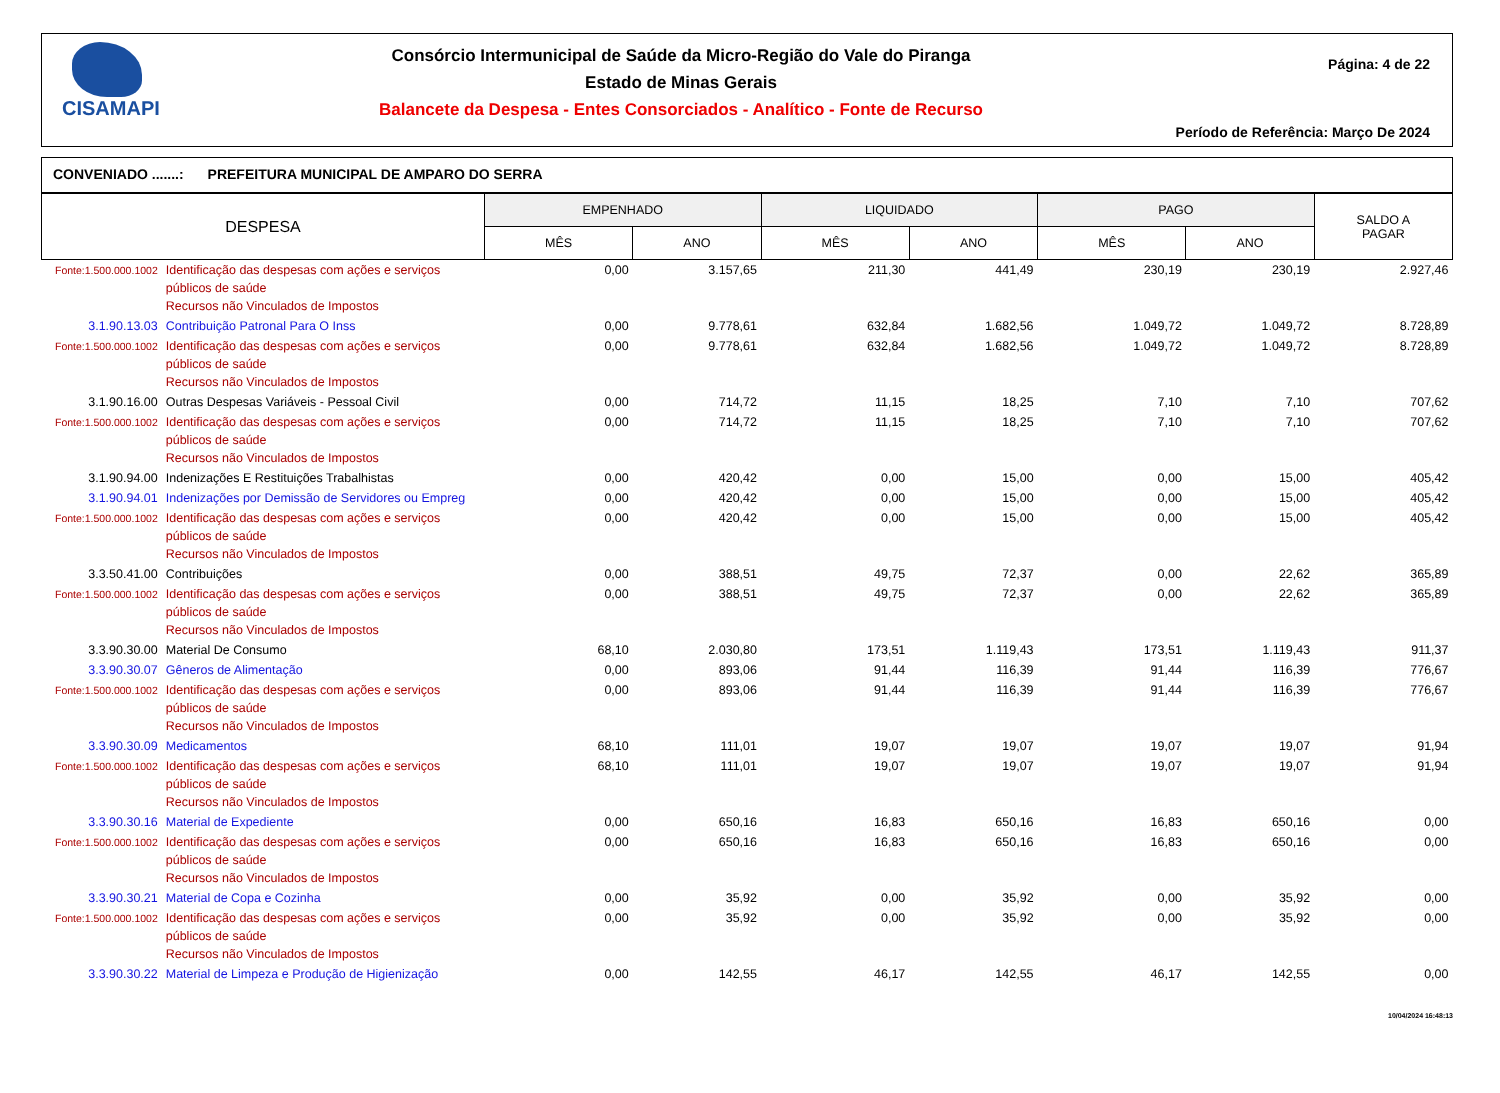CISAMAPI
Consórcio Intermunicipal de Saúde da Micro-Região do Vale do Piranga
Estado de Minas Gerais
Balancete da Despesa - Entes Consorciados - Analítico - Fonte de Recurso
Página: 4 de 22
Período de Referência: Março De 2024
CONVENIADO .......: PREFEITURA MUNICIPAL DE AMPARO DO SERRA
| DESPESA | | EMPENHADO | | LIQUIDADO | | PAGO | | SALDO A PAGAR |
| --- | --- | --- | --- | --- | --- | --- | --- | --- |
| | | MÊS | ANO | MÊS | ANO | MÊS | ANO | |
| Fonte:1.500.000.1002 | Identificação das despesas com ações e serviços públicos de saúde Recursos não Vinculados de Impostos | 0,00 | 3.157,65 | 211,30 | 441,49 | 230,19 | 230,19 | 2.927,46 |
| 3.1.90.13.03 | Contribuição Patronal Para O Inss | 0,00 | 9.778,61 | 632,84 | 1.682,56 | 1.049,72 | 1.049,72 | 8.728,89 |
| Fonte:1.500.000.1002 | Identificação das despesas com ações e serviços públicos de saúde Recursos não Vinculados de Impostos | 0,00 | 9.778,61 | 632,84 | 1.682,56 | 1.049,72 | 1.049,72 | 8.728,89 |
| 3.1.90.16.00 | Outras Despesas Variáveis - Pessoal Civil | 0,00 | 714,72 | 11,15 | 18,25 | 7,10 | 7,10 | 707,62 |
| Fonte:1.500.000.1002 | Identificação das despesas com ações e serviços públicos de saúde Recursos não Vinculados de Impostos | 0,00 | 714,72 | 11,15 | 18,25 | 7,10 | 7,10 | 707,62 |
| 3.1.90.94.00 | Indenizações E Restituições Trabalhistas | 0,00 | 420,42 | 0,00 | 15,00 | 0,00 | 15,00 | 405,42 |
| 3.1.90.94.01 | Indenizações por Demissão de Servidores ou Empreg | 0,00 | 420,42 | 0,00 | 15,00 | 0,00 | 15,00 | 405,42 |
| Fonte:1.500.000.1002 | Identificação das despesas com ações e serviços públicos de saúde Recursos não Vinculados de Impostos | 0,00 | 420,42 | 0,00 | 15,00 | 0,00 | 15,00 | 405,42 |
| 3.3.50.41.00 | Contribuições | 0,00 | 388,51 | 49,75 | 72,37 | 0,00 | 22,62 | 365,89 |
| Fonte:1.500.000.1002 | Identificação das despesas com ações e serviços públicos de saúde Recursos não Vinculados de Impostos | 0,00 | 388,51 | 49,75 | 72,37 | 0,00 | 22,62 | 365,89 |
| 3.3.90.30.00 | Material De Consumo | 68,10 | 2.030,80 | 173,51 | 1.119,43 | 173,51 | 1.119,43 | 911,37 |
| 3.3.90.30.07 | Gêneros de Alimentação | 0,00 | 893,06 | 91,44 | 116,39 | 91,44 | 116,39 | 776,67 |
| Fonte:1.500.000.1002 | Identificação das despesas com ações e serviços públicos de saúde Recursos não Vinculados de Impostos | 0,00 | 893,06 | 91,44 | 116,39 | 91,44 | 116,39 | 776,67 |
| 3.3.90.30.09 | Medicamentos | 68,10 | 111,01 | 19,07 | 19,07 | 19,07 | 19,07 | 91,94 |
| Fonte:1.500.000.1002 | Identificação das despesas com ações e serviços públicos de saúde Recursos não Vinculados de Impostos | 68,10 | 111,01 | 19,07 | 19,07 | 19,07 | 19,07 | 91,94 |
| 3.3.90.30.16 | Material de Expediente | 0,00 | 650,16 | 16,83 | 650,16 | 16,83 | 650,16 | 0,00 |
| Fonte:1.500.000.1002 | Identificação das despesas com ações e serviços públicos de saúde Recursos não Vinculados de Impostos | 0,00 | 650,16 | 16,83 | 650,16 | 16,83 | 650,16 | 0,00 |
| 3.3.90.30.21 | Material de Copa e Cozinha | 0,00 | 35,92 | 0,00 | 35,92 | 0,00 | 35,92 | 0,00 |
| Fonte:1.500.000.1002 | Identificação das despesas com ações e serviços públicos de saúde Recursos não Vinculados de Impostos | 0,00 | 35,92 | 0,00 | 35,92 | 0,00 | 35,92 | 0,00 |
| 3.3.90.30.22 | Material de Limpeza e Produção de Higienização | 0,00 | 142,55 | 46,17 | 142,55 | 46,17 | 142,55 | 0,00 |
10/04/2024 16:48:13